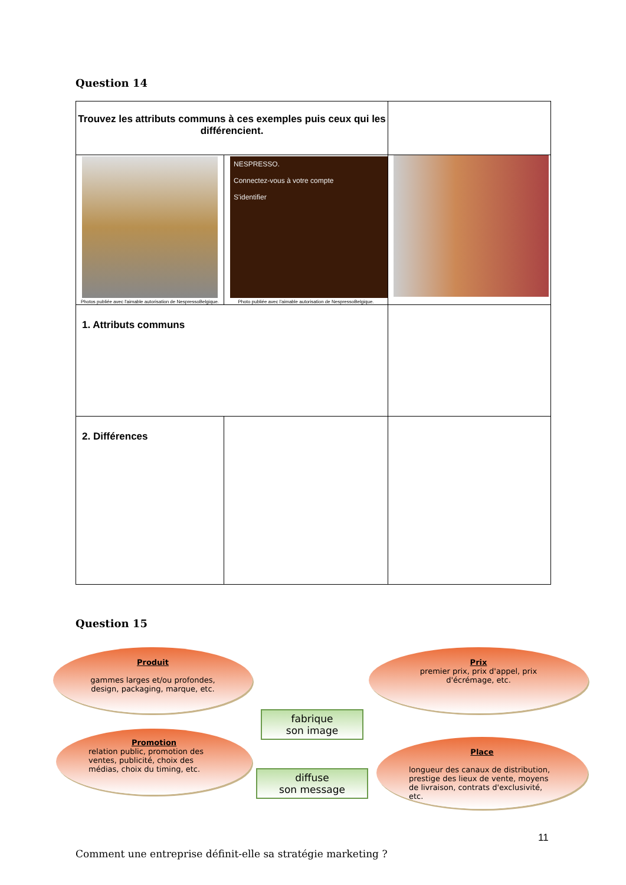Question 14
| Trouvez les attributs communs à ces exemples puis ceux qui les différencient. | | |
| Photos publiée avec l'aimable autorisation de NespressoBelgique. | NESPRESSO. Connectez-vous à votre compte S'identifier Photo publiée avec l'aimable autorisation de NespressoBelgique. | |
| 1. Attributs communs | | |
| 2. Différences | | |
Question 15
Produit
gammes larges et/ou profondes, design, packaging, marque, etc.
Prix
premier prix, prix d'appel, prix d'écrémage, etc.
fabrique
son image
Promotion
relation public, promotion des ventes, publicité, choix des médias, choix du timing, etc.
Place
longueur des canaux de distribution, prestige des lieux de vente, moyens de livraison, contrats d'exclusivité, etc.
diffuse
son message
Comment une entreprise définit-elle sa stratégie marketing ?
11